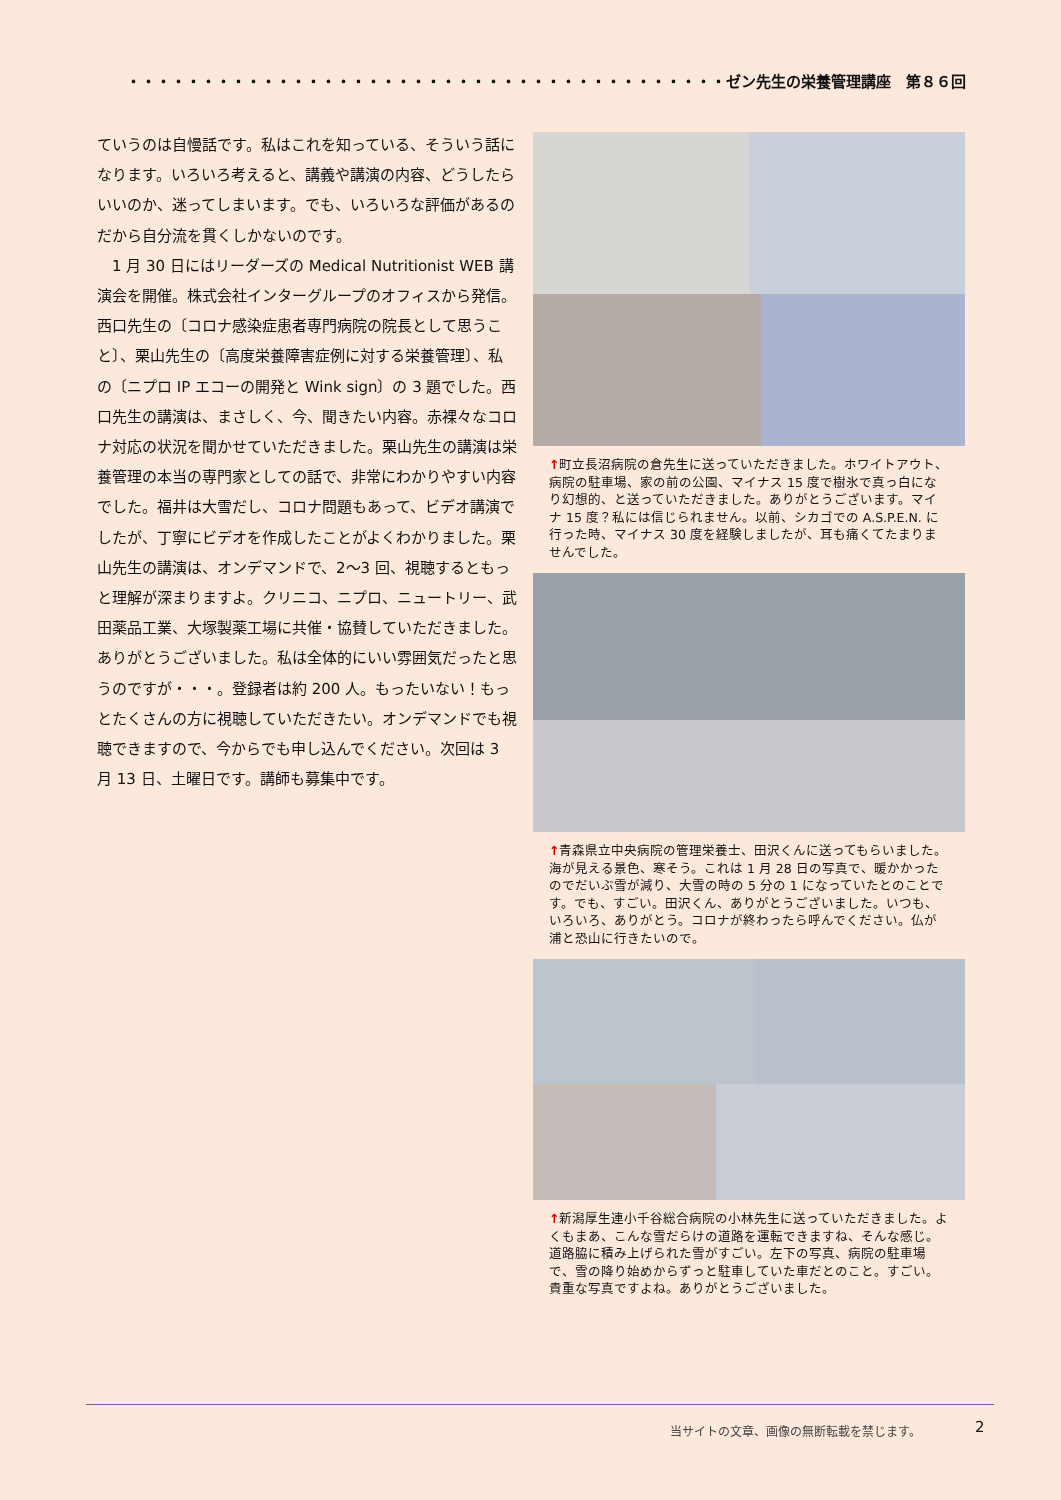・・・・・・・・・・・・・・・・・・・・・・・・・・・・・・・・・・・・・・・・ゼン先生の栄養管理講座　第８６回
ていうのは自慢話です。私はこれを知っている、そういう話になります。いろいろ考えると、講義や講演の内容、どうしたらいいのか、迷ってしまいます。でも、いろいろな評価があるのだから自分流を貫くしかないのです。
　1 月 30 日にはリーダーズの Medical Nutritionist WEB 講演会を開催。株式会社インターグループのオフィスから発信。西口先生の〔コロナ感染症患者専門病院の院長として思うこと〕、栗山先生の〔高度栄養障害症例に対する栄養管理〕、私の〔ニプロ IP エコーの開発と Wink sign〕の 3 題でした。西口先生の講演は、まさしく、今、聞きたい内容。赤裸々なコロナ対応の状況を聞かせていただきました。栗山先生の講演は栄養管理の本当の専門家としての話で、非常にわかりやすい内容でした。福井は大雪だし、コロナ問題もあって、ビデオ講演でしたが、丁寧にビデオを作成したことがよくわかりました。栗山先生の講演は、オンデマンドで、2～3 回、視聴するともっと理解が深まりますよ。クリニコ、ニプロ、ニュートリー、武田薬品工業、大塚製薬工場に共催・協賛していただきました。ありがとうございました。私は全体的にいい雰囲気だったと思うのですが・・・。登録者は約 200 人。もったいない！もっとたくさんの方に視聴していただきたい。オンデマンドでも視聴できますので、今からでも申し込んでください。次回は 3 月 13 日、土曜日です。講師も募集中です。
↑町立長沼病院の倉先生に送っていただきました。ホワイトアウト、病院の駐車場、家の前の公園、マイナス 15 度で樹氷で真っ白になり幻想的、と送っていただきました。ありがとうございます。マイナ 15 度？私には信じられません。以前、シカゴでの A.S.P.E.N. に行った時、マイナス 30 度を経験しましたが、耳も痛くてたまりませんでした。
↑青森県立中央病院の管理栄養士、田沢くんに送ってもらいました。海が見える景色、寒そう。これは 1 月 28 日の写真で、暖かかったのでだいぶ雪が減り、大雪の時の 5 分の 1 になっていたとのことです。でも、すごい。田沢くん、ありがとうございました。いつも、いろいろ、ありがとう。コロナが終わったら呼んでください。仏が浦と恐山に行きたいので。
↑新潟厚生連小千谷総合病院の小林先生に送っていただきました。よくもまあ、こんな雪だらけの道路を運転できますね、そんな感じ。道路脇に積み上げられた雪がすごい。左下の写真、病院の駐車場で、雪の降り始めからずっと駐車していた車だとのこと。すごい。貴重な写真ですよね。ありがとうございました。
当サイトの文章、画像の無断転載を禁じます。
2